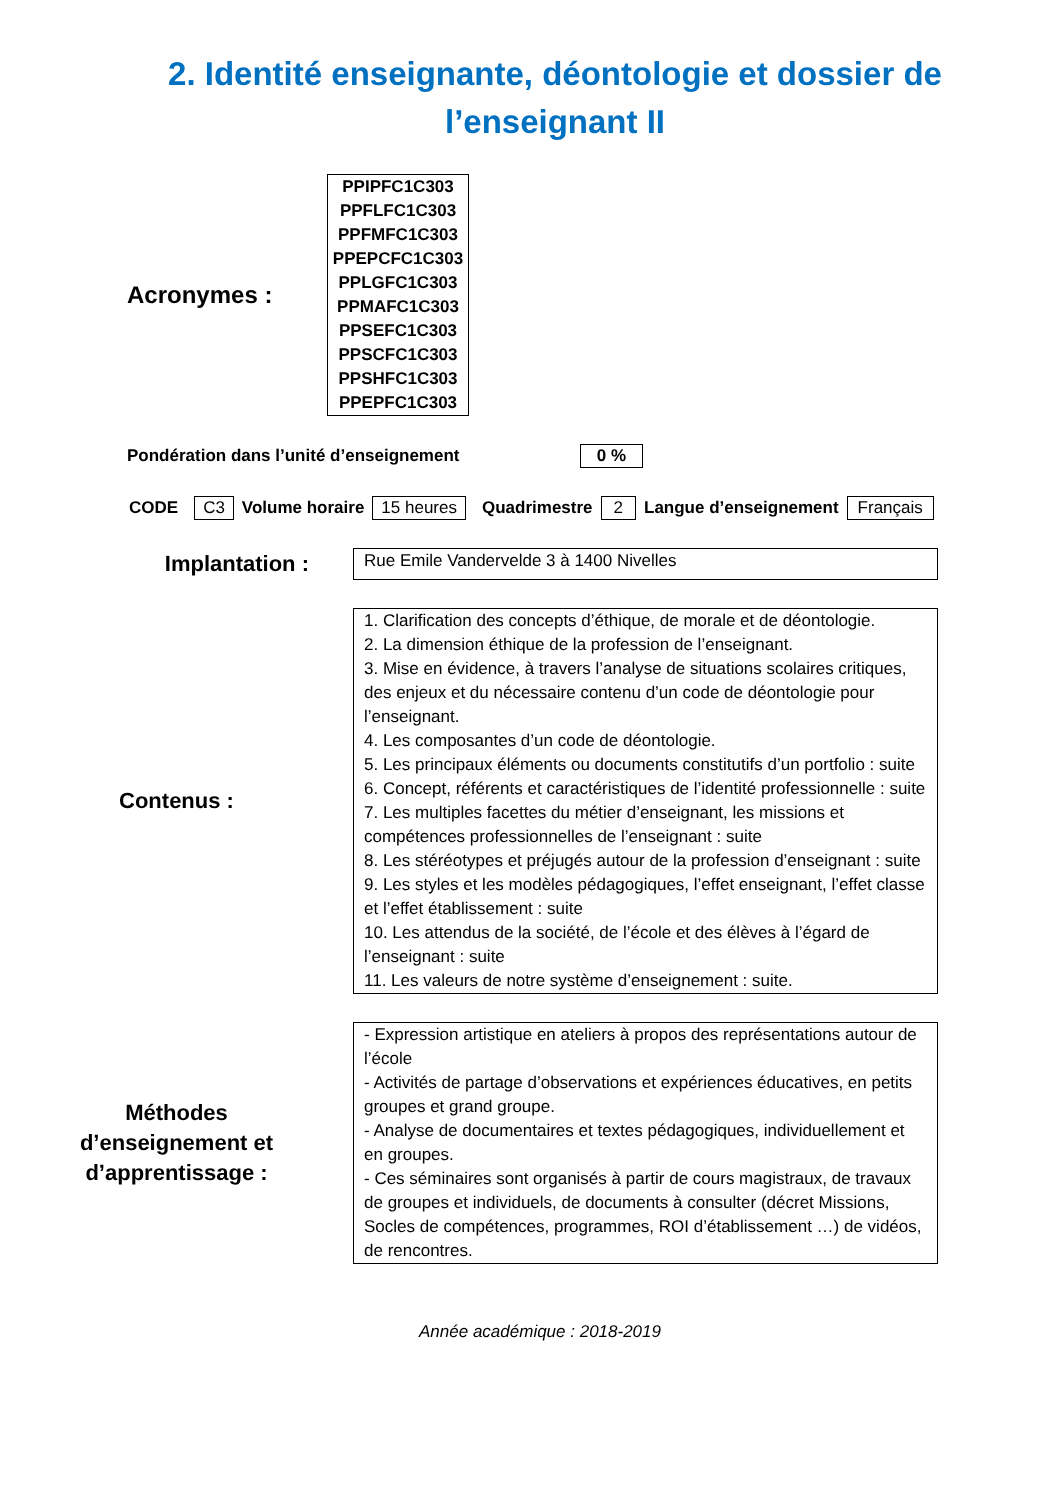2. Identité enseignante, déontologie et dossier de l’enseignant II
Acronymes :
PPIPFC1C303
PPFLFC1C303
PPFMFC1C303
PPEPCFC1C303
PPLGFC1C303
PPMAFC1C303
PPSEFC1C303
PPSCFC1C303
PPSHFC1C303
PPEPFC1C303
Pondération dans l’unité d’enseignement 0 %
CODE C3 Volume horaire 15 heures Quadrimestre 2 Langue d’enseignement Français
Implantation :
Rue Emile Vandervelde 3 à 1400 Nivelles
Contenus :
1. Clarification des concepts d’éthique, de morale et de déontologie.
2. La dimension éthique de la profession de l’enseignant.
3. Mise en évidence, à travers l’analyse de situations scolaires critiques, des enjeux et du nécessaire contenu d’un code de déontologie pour l’enseignant.
4. Les composantes d’un code de déontologie.
5. Les principaux éléments ou documents constitutifs d’un portfolio : suite
6. Concept, référents et caractéristiques de l’identité professionnelle : suite
7. Les multiples facettes du métier d’enseignant, les missions et compétences professionnelles de l’enseignant : suite
8. Les stéréotypes et préjugés autour de la profession d’enseignant : suite
9. Les styles et les modèles pédagogiques, l’effet enseignant, l’effet classe et l’effet établissement : suite
10. Les attendus de la société, de l’école et des élèves à l’égard de l’enseignant : suite
11. Les valeurs de notre système d’enseignement : suite.
Méthodes
d’enseignement et
d’apprentissage :
- Expression artistique en ateliers à propos des représentations autour de l’école
- Activités de partage d’observations et expériences éducatives, en petits groupes et grand groupe.
- Analyse de documentaires et textes pédagogiques, individuellement et en groupes.
- Ces séminaires sont organisés à partir de cours magistraux, de travaux de groupes et individuels, de documents à consulter (décret Missions, Socles de compétences, programmes, ROI d’établissement …) de vidéos, de rencontres.
Année académique : 2018-2019